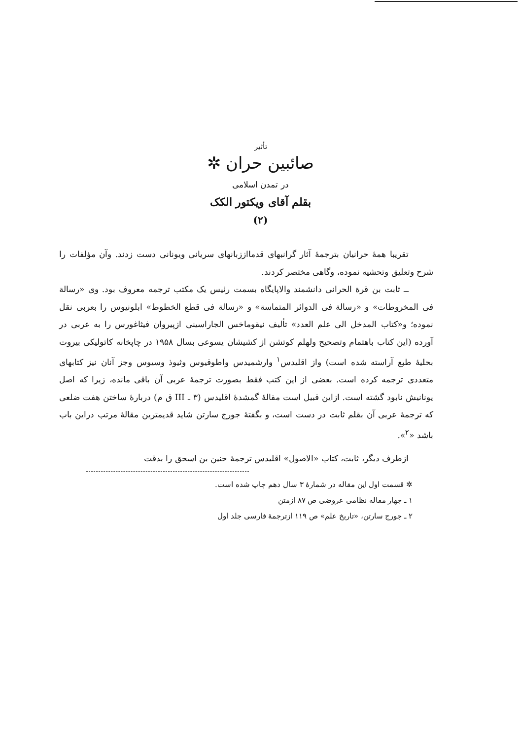تأثیر
صائبین حران ✲
در تمدن اسلامی
بقلم آقای ویکتور الکک
(۲)
تقریبا همهٔ حرانیان بترجمهٔ آثار گرانبهای قدمااززبانهای سریانی ویونانی دست زدند. وآن مؤلفات را شرح وتعلیق وتحشیه نموده، وگاهی مختصر کردند.
ــ ثابت بن قرة الحرانی دانشمند والاپایگاه بسمت رئیس یک مکتب ترجمه معروف بود. وی «رسالة فی المخروطات» و «رسالة فی الدوائر المتماسة» و «رسالة فی قطع الخطوط» ابلونیوس را بعربی نقل نموده؛ و«کتاب المدخل الی علم العدد» تألیف نیقوماخس الجاراسینی ازپیروان فیثاغورس را به عربی در آورده (این کتاب باهتمام وتصحیح ولهلم کوتشن از کشیشان یسوعی بسال ۱۹۵۸ در چاپخانه کاتولیکی بیروت بحلیهٔ طبع آراسته شده است) واز اقلیدس<sup>۱</sup> وارشمیدس واطوقیوس وثیوذ وسیوس وجز آنان نیز کتابهای متعددی ترجمه کرده است. بعضی از این کتب فقط بصورت ترجمهٔ عربی آن باقی مانده، زیرا که اصل یونانیش نابود گشته است. ازاین قبیل است مقالهٔ گمشدهٔ اقلیدس (۳ ـ III ق م) دربارهٔ ساختن هفت ضلعی که ترجمهٔ عربی آن بقلم ثابت در دست است، و بگفتهٔ جورج سارتن شاید قدیمترین مقالهٔ مرتب دراین باب باشد «<sup>۲</sup>».
ازطرف دیگر، ثابت، کتاب «الاصول» اقلیدس ترجمهٔ حنین بن اسحق را بدقت
✲ قسمت اول این مقاله در شمارهٔ ۳ سال دهم چاپ شده است.
۱ ـ چهار مقاله نظامی عروضی ص ۸۷ ازمتن
۲ ـ جورج سارتن، «تاریخ علم» ص ۱۱۹ ازترجمهٔ فارسی جلد اول